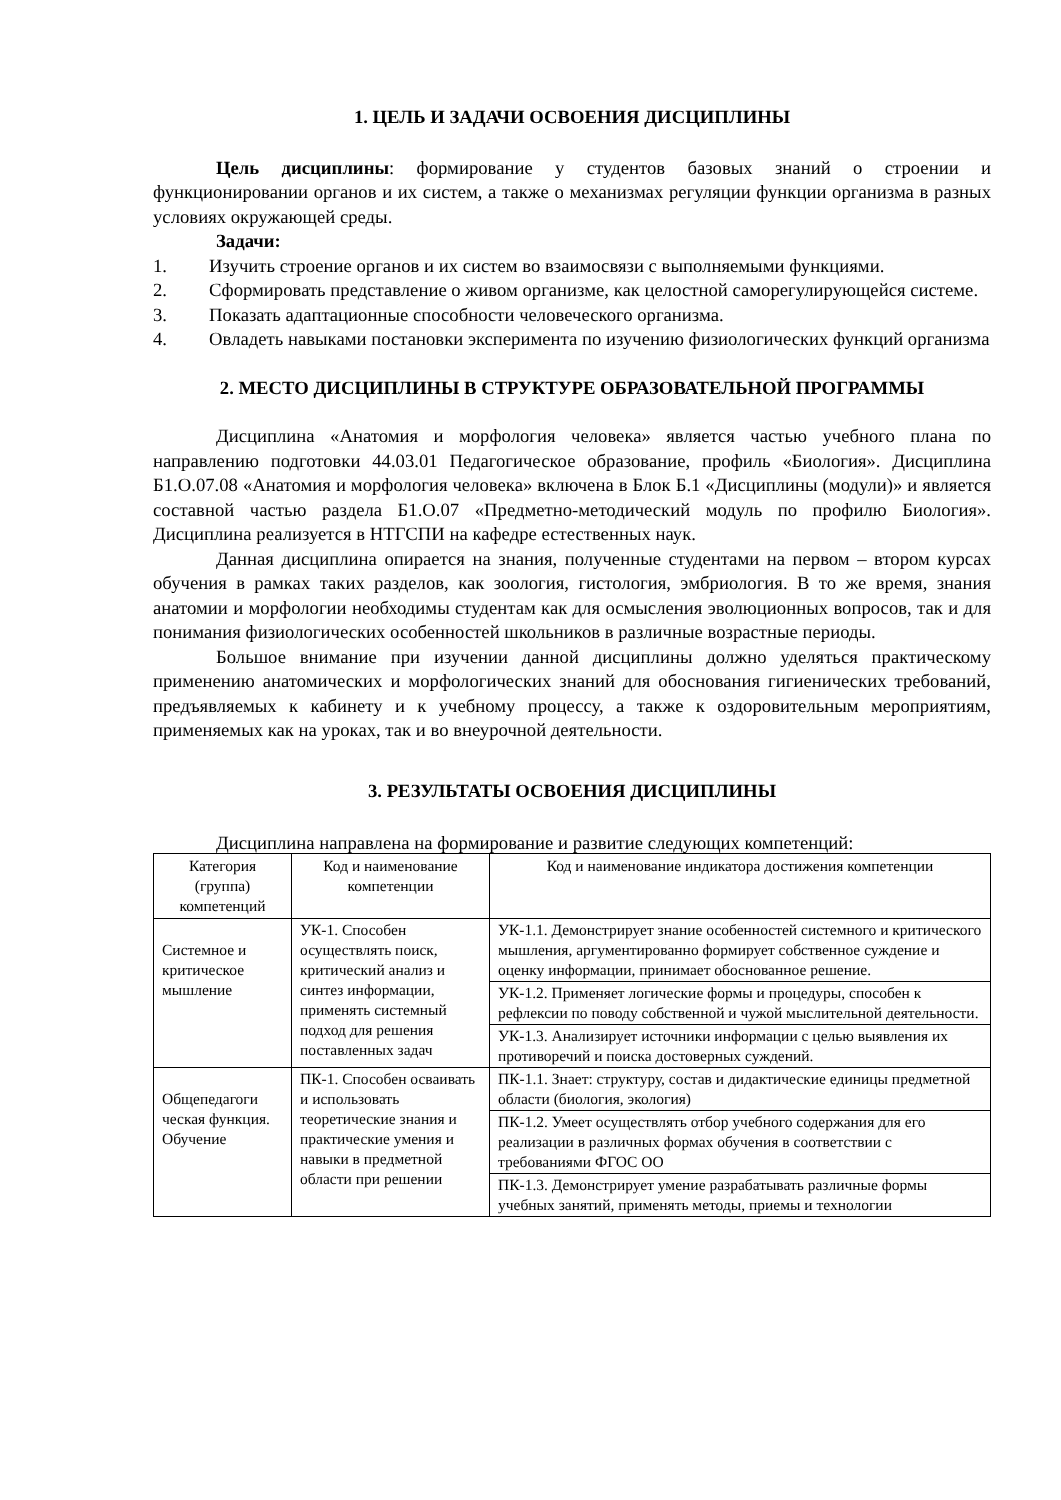1. ЦЕЛЬ И ЗАДАЧИ ОСВОЕНИЯ ДИСЦИПЛИНЫ
Цель дисциплины: формирование у студентов базовых знаний о строении и функционировании органов и их систем, а также о механизмах регуляции функции организма в разных условиях окружающей среды.
Задачи:
1. Изучить строение органов и их систем во взаимосвязи с выполняемыми функциями.
2. Сформировать представление о живом организме, как целостной саморегулирующейся системе.
3. Показать адаптационные способности человеческого организма.
4. Овладеть навыками постановки эксперимента по изучению физиологических функций организма
2. МЕСТО ДИСЦИПЛИНЫ В СТРУКТУРЕ ОБРАЗОВАТЕЛЬНОЙ ПРОГРАММЫ
Дисциплина «Анатомия и морфология человека» является частью учебного плана по направлению подготовки 44.03.01 Педагогическое образование, профиль «Биология». Дисциплина Б1.О.07.08 «Анатомия и морфология человека» включена в Блок Б.1 «Дисциплины (модули)» и является составной частью раздела Б1.О.07 «Предметно-методический модуль по профилю Биология». Дисциплина реализуется в НТГСПИ на кафедре естественных наук.
Данная дисциплина опирается на знания, полученные студентами на первом – втором курсах обучения в рамках таких разделов, как зоология, гистология, эмбриология. В то же время, знания анатомии и морфологии необходимы студентам как для осмысления эволюционных вопросов, так и для понимания физиологических особенностей школьников в различные возрастные периоды.
Большое внимание при изучении данной дисциплины должно уделяться практическому применению анатомических и морфологических знаний для обоснования гигиенических требований, предъявляемых к кабинету и к учебному процессу, а также к оздоровительным мероприятиям, применяемых как на уроках, так и во внеурочной деятельности.
3. РЕЗУЛЬТАТЫ ОСВОЕНИЯ ДИСЦИПЛИНЫ
Дисциплина направлена на формирование и развитие следующих компетенций:
| Категория (группа) компетенций | Код и наименование компетенции | Код и наименование индикатора достижения компетенции |
| --- | --- | --- |
| Системное и критическое мышление | УК-1. Способен осуществлять поиск, критический анализ и синтез информации, применять системный подход для решения поставленных задач | УК-1.1. Демонстрирует знание особенностей системного и критического мышления, аргументированно формирует собственное суждение и оценку информации, принимает обоснованное решение. |
| | | УК-1.2. Применяет логические формы и процедуры, способен к рефлексии по поводу собственной и чужой мыслительной деятельности. |
| | | УК-1.3. Анализирует источники информации с целью выявления их противоречий и поиска достоверных суждений. |
| Общепедагоги ческая функция. Обучение | ПК-1. Способен осваивать и использовать теоретические знания и практические умения и навыки в предметной области при решении | ПК-1.1. Знает: структуру, состав и дидактические единицы предметной области (биология, экология) |
| | | ПК-1.2. Умеет осуществлять отбор учебного содержания для его реализации в различных формах обучения в соответствии с требованиями ФГОС ОО |
| | | ПК-1.3. Демонстрирует умение разрабатывать различные формы учебных занятий, применять методы, приемы и технологии |